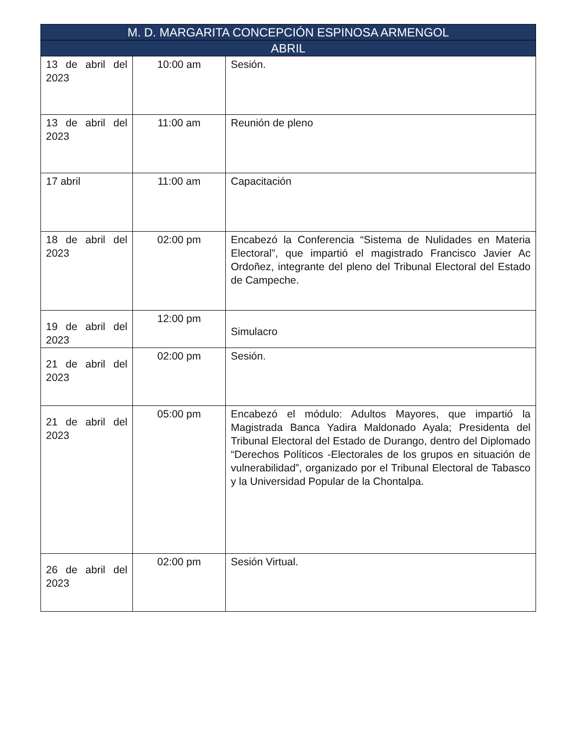| M. D. MARGARITA CONCEPCIÓN ESPINOSA ARMENGOL | | |
| --- | --- | --- |
| ABRIL | | |
| 13 de abril del 2023 | 10:00 am | Sesión. |
| 13 de abril del 2023 | 11:00 am | Reunión de pleno |
| 17 abril | 11:00 am | Capacitación |
| 18 de abril del 2023 | 02:00 pm | Encabezó la Conferencia “Sistema de Nulidades en Materia Electoral”, que impartió el magistrado Francisco Javier Ac Ordoñez, integrante del pleno del Tribunal Electoral del Estado de Campeche. |
| 19 de abril del 2023 | 12:00 pm | Simulacro |
| 21 de abril del 2023 | 02:00 pm | Sesión. |
| 21 de abril del 2023 | 05:00 pm | Encabezó el módulo: Adultos Mayores, que impartió la Magistrada Banca Yadira Maldonado Ayala; Presidenta del Tribunal Electoral del Estado de Durango, dentro del Diplomado “Derechos Políticos -Electorales de los grupos en situación de vulnerabilidad”, organizado por el Tribunal Electoral de Tabasco y la Universidad Popular de la Chontalpa. |
| 26 de abril del 2023 | 02:00 pm | Sesión Virtual. |